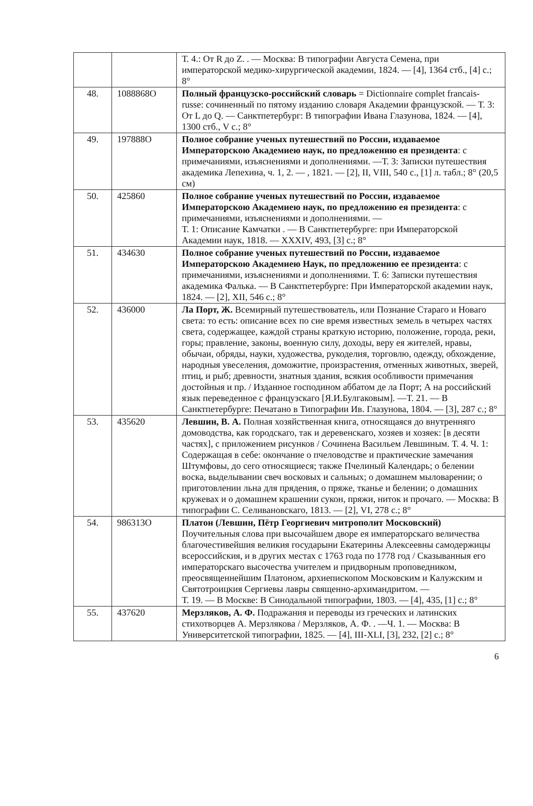| | | Т. 4.: От R до Z. . — Москва: В типографии Августа Семена, при императорской медико-хирургической академии, 1824. — [4], 1364 стб., [4] с.; 8° |
| 48. | 1088868О | Полный французско-российский словарь = Dictionnaire complet francais-russe: сочиненный по пятому изданию словаря Академии французской. — Т. 3: От L до Q. — Санктпетербург: В типографии Ивана Глазунова, 1824. — [4], 1300 стб., V с.; 8° |
| 49. | 197888О | Полное собрание ученых путешествий по России, издаваемое Императорскою Академиею наук, по предложению ея президента : с примечаниями, изъяснениями и дополнениями. —Т. 3: Записки путешествия академика Лепехина, ч. 1, 2. — , 1821. — [2], II, VIII, 540 с., [1] л. табл.; 8° (20,5 см) |
| 50. | 425860 | Полное собрание ученых путешествий по России, издаваемое Императорскою Академиею наук, по предложению ея президента : с примечаниями, изъяснениями и дополнениями. — Т. 1: Описание Камчатки . — В Санктпетербурге: при Императорской Академии наук, 1818. — XXXIV, 493, [3] с.; 8° |
| 51. | 434630 | Полное собрание ученых путешествий по России, издаваемое Императорскою Академиею Наук, по предложению ее президента : с примечаниями, изъяснениями и дополнениями. Т. 6: Записки путешествия академика Фалька. — В Санктпетербурге: При Императорской академии наук, 1824. — [2], XII, 546 с.; 8° |
| 52. | 436000 | Ла Порт, Ж. Всемирный путешествователь, или Познание Стараго и Новаго света: то есть: описание всех по сие время известных земель в четырех частях света, содержащее, каждой страны краткую историю, положение, города, реки, горы; правление, законы, военную силу, доходы, веру ея жителей, нравы, обычаи, обряды, науки, художества, рукоделия, торговлю, одежду, обхождение, народныя увеселения, доможитие, произрастения, отменных животных, зверей, птиц, и рыб; древности, знатныя здания, всякия особливости примечания достойныя и пр. / Изданное господином аббатом де ла Порт; А на российский язык переведенное с французскаго [Я.И.Булгаковым]. —Т. 21. — В Санктпетербурге: Печатано в Типографии Ив. Глазунова, 1804. — [3], 287 с.; 8° |
| 53. | 435620 | Левшин, В. А. Полная хозяйственная книга, относящаяся до внутренняго домоводства, как городскаго, так и деревенскаго, хозяев и хозяек: [в десяти частях], с приложением рисунков / Сочинена Васильем Левшиным. Т. 4. Ч. 1: Содержащая в себе: окончание о пчеловодстве и практические замечания Штумфовы, до сего относящиеся; также Пчелиный Календарь; о белении воска, выделывании свеч восковых и сальных; о домашнем мыловарении; о приготовлении льна для прядения, о пряже, тканье и белении; о домашних кружевах и о домашнем крашении сукон, пряжи, ниток и прочаго. — Москва: В типографии С. Селивановскаго, 1813. — [2], VI, 278 с.; 8° |
| 54. | 986313О | Платон (Левшин, Пётр Георгиевич митрополит Московский) Поучительныя слова при высочайшем дворе ея императорскаго величества благочестивейшия великия государыни Екатерины Алексеевны самодержицы всероссийския, и в других местах с 1763 года по 1778 год / Сказыванныя его императорскаго высочества учителем и придворным проповедником, преосвященнейшим Платоном, архиепископом Московским и Калужским и Святотроицкия Сергиевы лавры священно-архимандритом. — Т. 19. — В Москве: В Синодальной типографии, 1803. — [4], 435, [1] с.; 8° |
| 55. | 437620 | Мерзляков, А. Ф. Подражания и переводы из греческих и латинских стихотворцев А. Мерзлякова / Мерзляков, А. Ф. . —Ч. 1. — Москва: В Университетской типографии, 1825. — [4], III-XLI, [3], 232, [2] с.; 8° |
6